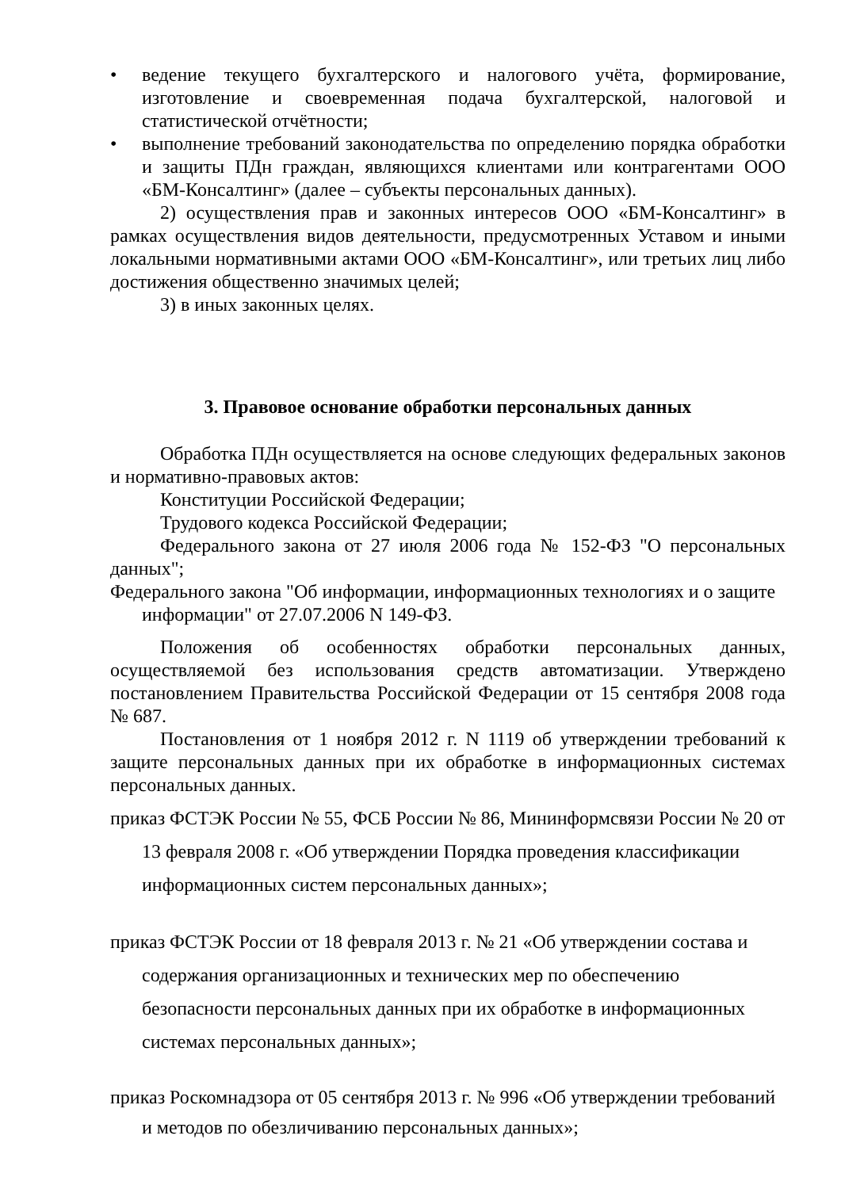• ведение текущего бухгалтерского и налогового учёта, формирование, изготовление и своевременная подача бухгалтерской, налоговой и статистической отчётности;
• выполнение требований законодательства по определению порядка обработки и защиты ПДн граждан, являющихся клиентами или контрагентами ООО «БМ-Консалтинг» (далее – субъекты персональных данных).
2) осуществления прав и законных интересов ООО «БМ-Консалтинг» в рамках осуществления видов деятельности, предусмотренных Уставом и иными локальными нормативными актами ООО «БМ-Консалтинг», или третьих лиц либо достижения общественно значимых целей;
3) в иных законных целях.
3. Правовое основание обработки персональных данных
Обработка ПДн осуществляется на основе следующих федеральных законов и нормативно-правовых актов:
Конституции Российской Федерации;
Трудового кодекса Российской Федерации;
Федерального закона от 27 июля 2006 года № 152-ФЗ "О персональных данных";
Федерального закона "Об информации, информационных технологиях и о защите информации" от 27.07.2006 N 149-ФЗ.
Положения об особенностях обработки персональных данных, осуществляемой без использования средств автоматизации. Утверждено постановлением Правительства Российской Федерации от 15 сентября 2008 года № 687.
Постановления от 1 ноября 2012 г. N 1119 об утверждении требований к защите персональных данных при их обработке в информационных системах персональных данных.
приказ ФСТЭК России № 55, ФСБ России № 86, Мининформсвязи России № 20 от 13 февраля 2008 г. «Об утверждении Порядка проведения классификации информационных систем персональных данных»;
приказ ФСТЭК России от 18 февраля 2013 г. № 21 «Об утверждении состава и содержания организационных и технических мер по обеспечению безопасности персональных данных при их обработке в информационных системах персональных данных»;
приказ Роскомнадзора от 05 сентября 2013 г. № 996 «Об утверждении требований и методов по обезличиванию персональных данных»;